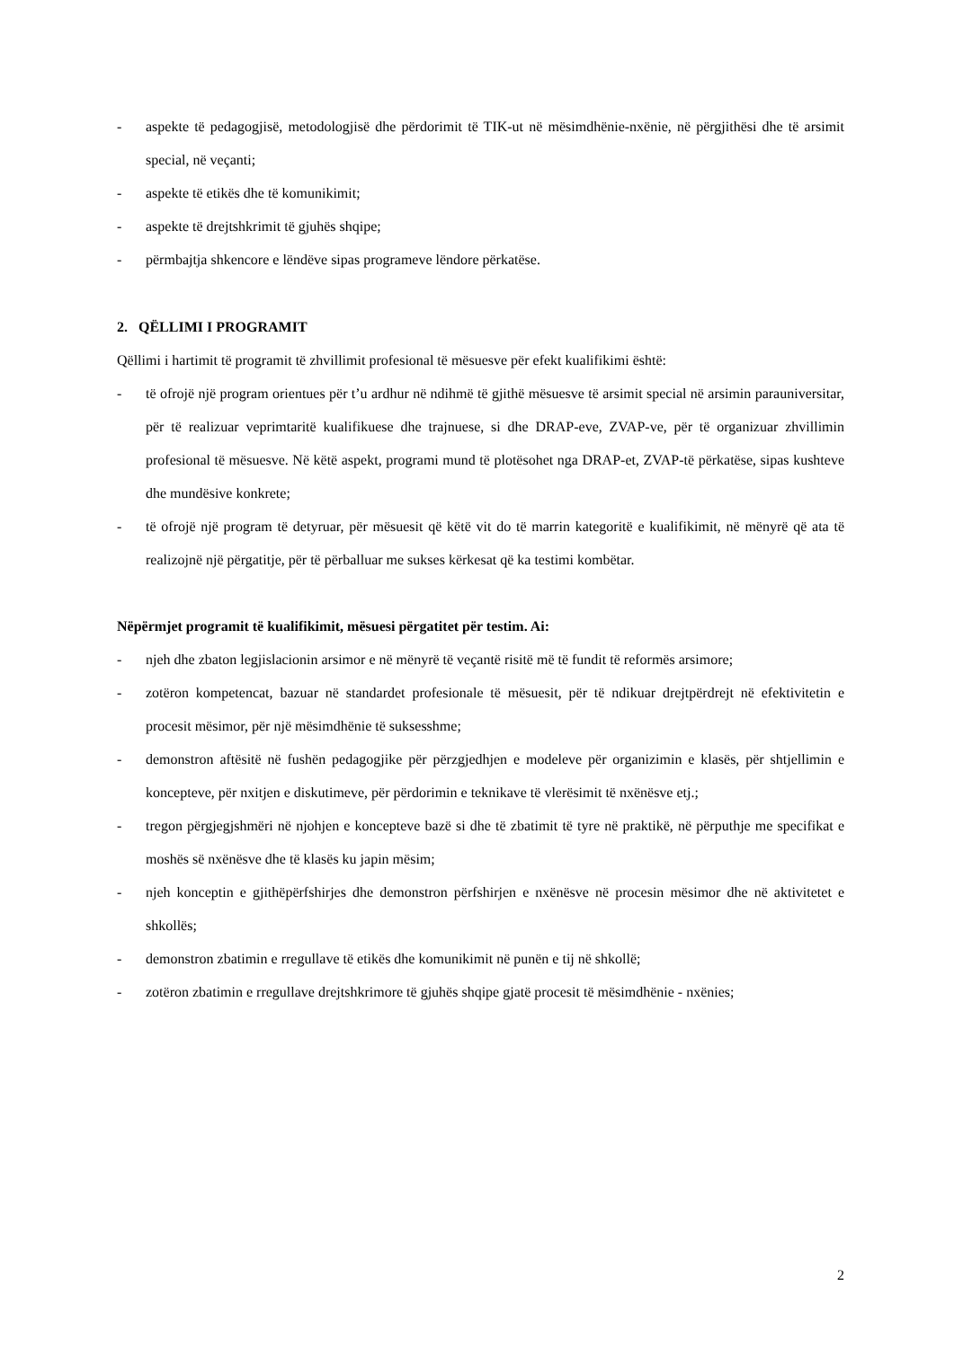- aspekte të pedagogjisë, metodologjisë dhe përdorimit të TIK-ut në mësimdhënie-nxënie, në përgjithësi dhe të arsimit special, në veçanti;
- aspekte të etikës dhe të komunikimit;
- aspekte të drejtshkrimit të gjuhës shqipe;
- përmbajtja shkencore e lëndëve sipas programeve lëndore përkatëse.
2. QËLLIMI I PROGRAMIT
Qëllimi i hartimit të programit të zhvillimit profesional të mësuesve për efekt kualifikimi është:
- të ofrojë një program orientues për t’u ardhur në ndihmë të gjithë mësuesve të arsimit special në arsimin parauniversitar, për të realizuar veprimtaritë kualifikuese dhe trajnuese, si dhe DRAP-eve, ZVAP-ve, për të organizuar zhvillimin profesional të mësuesve. Në këtë aspekt, programi mund të plotësohet nga DRAP-et, ZVAP-të përkatëse, sipas kushteve dhe mundësive konkrete;
- të ofrojë një program të detyruar, për mësuesit që këtë vit do të marrin kategoritë e kualifikimit, në mënyrë që ata të realizojnë një përgatitje, për të përballuar me sukses kërkesat që ka testimi kombëtar.
Nëpërmjet programit të kualifikimit, mësuesi përgatitet për testim. Ai:
- njeh dhe zbaton legjislacionin arsimor e në mënyrë të veçantë risitë më të fundit të reformës arsimore;
- zotëron kompetencat, bazuar në standardet profesionale të mësuesit, për të ndikuar drejtpërdrejt në efektivitetin e procesit mësimor, për një mësimdhënie të suksesshme;
- demonstron aftësitë në fushën pedagogjike për përzgjedhjen e modeleve për organizimin e klasës, për shtjellimin e koncepteve, për nxitjen e diskutimeve, për përdorimin e teknikave të vlerësimit të nxënësve etj.;
- tregon përgjegjshmëri në njohjen e koncepteve bazë si dhe të zbatimit të tyre në praktikë, në përputhje me specifikat e moshës së nxënësve dhe të klasës ku japin mësim;
- njeh konceptin e gjithëpërfshirjes dhe demonstron përfshirjen e nxënësve në procesin mësimor dhe në aktivitetet e shkollës;
- demonstron zbatimin e rregullave të etikës dhe komunikimit në punën e tij në shkollë;
- zotëron zbatimin e rregullave drejtshkrimore të gjuhës shqipe gjatë procesit të mësimdhënie - nxënies;
2